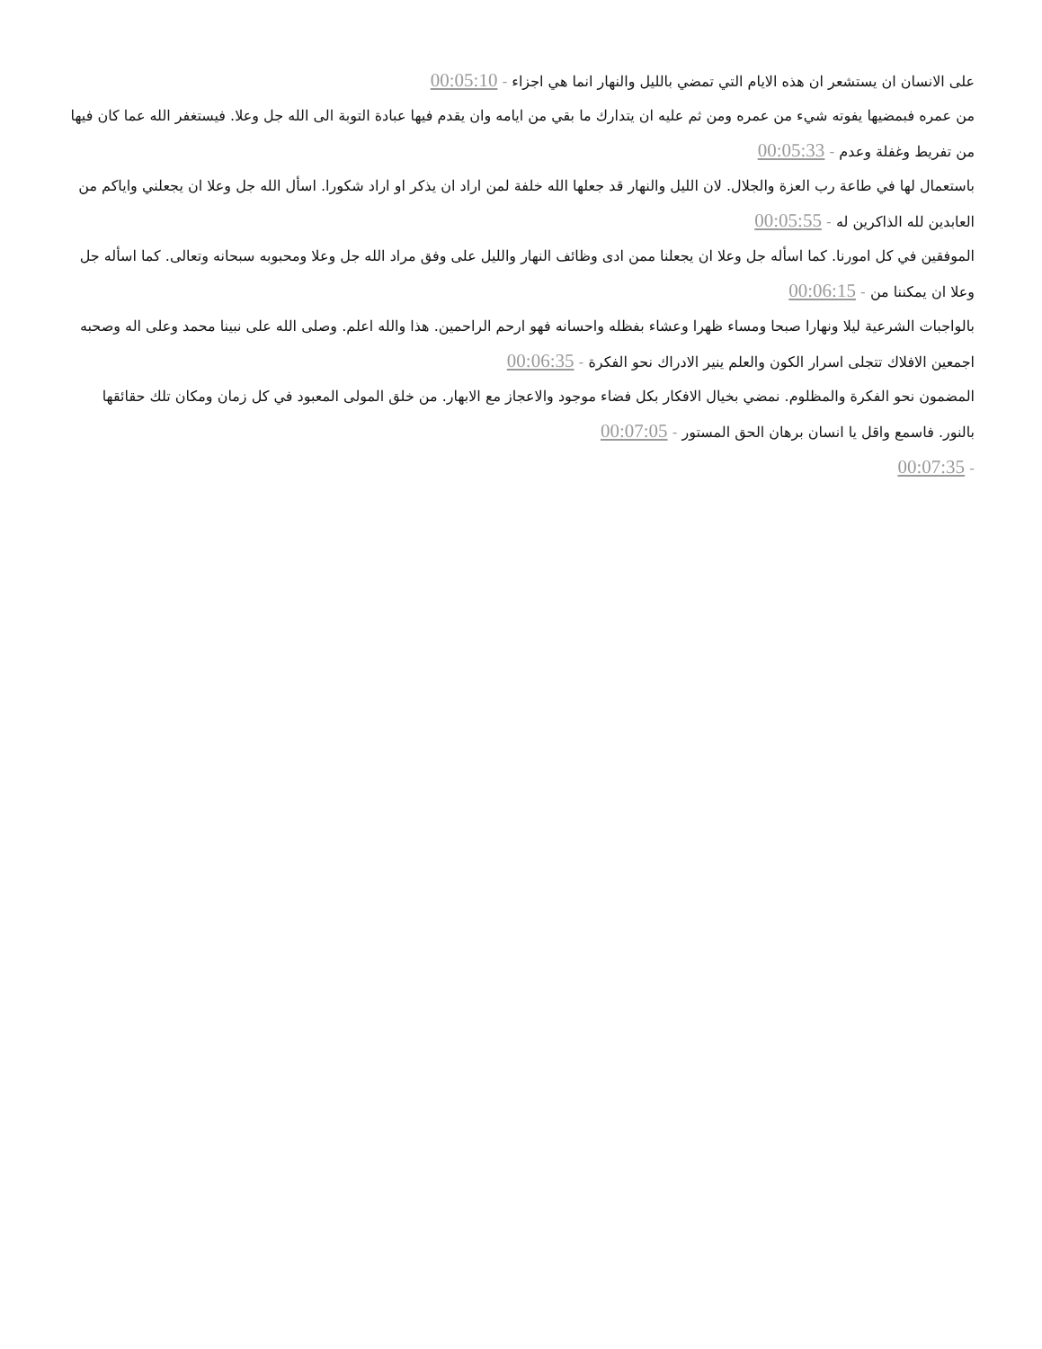على الانسان ان يستشعر ان هذه الايام التي تمضي بالليل والنهار انما هي اجزاء - 00:05:10
من عمره فبمضيها يفوته شيء من عمره ومن ثم عليه ان يتدارك ما بقي من ايامه وان يقدم فيها عبادة التوبة الى الله جل وعلا. فيستغفر الله عما كان فيها من تفريط وغفلة وعدم - 00:05:33
باستعمال لها في طاعة رب العزة والجلال. لان الليل والنهار قد جعلها الله خلفة لمن اراد ان يذكر او اراد شكورا. اسأل الله جل وعلا ان يجعلني واياكم من العابدين لله الذاكرين له - 00:05:55
الموفقين في كل امورنا. كما اسأله جل وعلا ان يجعلنا ممن ادى وظائف النهار والليل على وفق مراد الله جل وعلا ومحبوبه سبحانه وتعالى. كما اسأله جل وعلا ان يمكننا من - 00:06:15
بالواجبات الشرعية ليلا ونهارا صبحا ومساء ظهرا وعشاء بفظله واحسانه فهو ارحم الراحمين. هذا والله اعلم. وصلى الله على نبينا محمد وعلى اله وصحبه اجمعين الافلاك تتجلى اسرار الكون والعلم ينير الادراك نحو الفكرة - 00:06:35
المضمون نحو الفكرة والمظلوم. نمضي بخيال الافكار بكل فضاء موجود والاعجاز مع الابهار. من خلق المولى المعبود في كل زمان ومكان تلك حقائقها بالنور. فاسمع واقل يا انسان برهان الحق المستور - 00:07:05
- 00:07:35